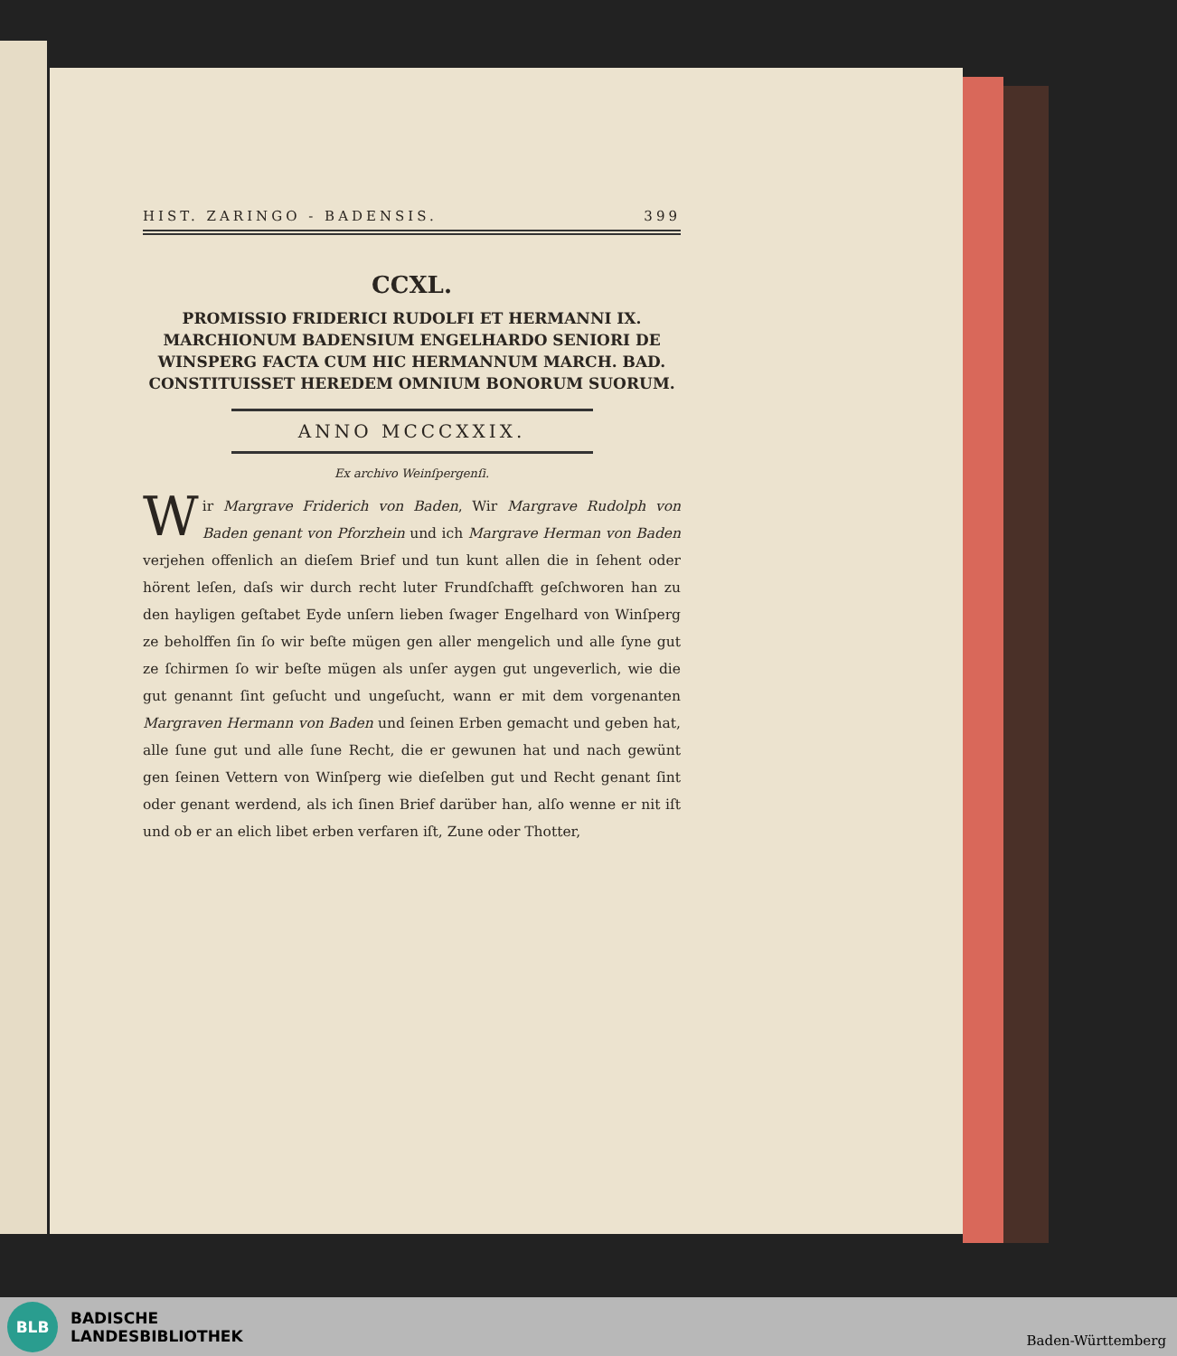HIST. ZARINGO - BADENSIS. 399
CCXL.
PROMISSIO FRIDERICI RUDOLFI ET HERMANNI IX. MARCHIONUM BADENSIUM ENGELHARDO SENIORI DE WINSPERG FACTA CUM HIC HERMANNUM MARCH. BAD. CONSTITUISSET HEREDEM OMNIUM BONORUM SUORUM.
ANNO MCCCXXIX.
Ex archivo Weinſpergenſi.
Wir Margrave Friderich von Baden, Wir Margrave Rudolph von Baden genant von Pforzhein und ich Margrave Herman von Baden verjehen offenlich an dieſem Brief und tun kunt allen die in ſehent oder hörent leſen, daſs wir durch recht luter Frundſchafft geſchworen han zu den hayligen geſtabet Eyde unſern lieben ſwager Engelhard von Winſperg ze beholffen ſin ſo wir beſte mügen gen aller mengelich und alle ſyne gut ze ſchirmen ſo wir beſte mügen als unſer aygen gut ungeverlich, wie die gut genannt ſint geſucht und ungeſucht, wann er mit dem vorgenanten Margraven Hermann von Baden und ſeinen Erben gemacht und geben hat, alle ſune gut und alle ſune Recht, die er gewunen hat und nach gewünt gen ſeinen Vettern von Winſperg wie dieſelben gut und Recht genant ſint oder genant werdend, als ich ſinen Brief darüber han, alſo wenne er nit iſt und ob er an elich libet erben verfaren iſt, Zune oder Thotter,
BLB
BADISCHE
LANDESBIBLIOTHEK
Baden-Württemberg